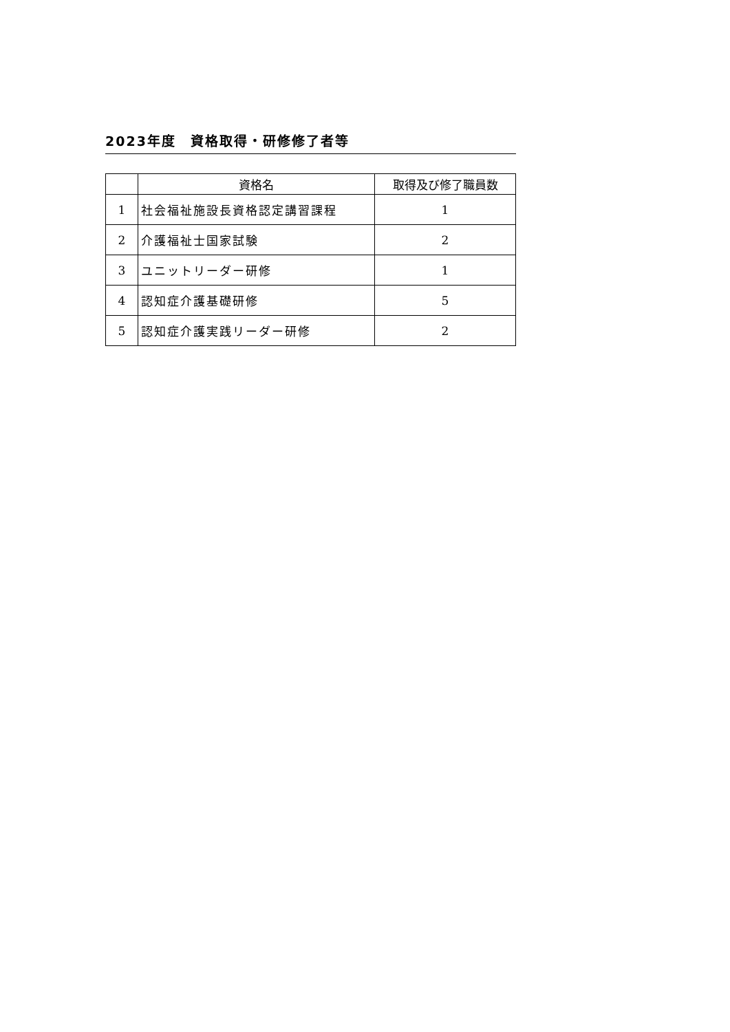2023年度　資格取得・研修修了者等
| | 資格名 | 取得及び修了職員数 |
| --- | --- | --- |
| 1 | 社会福祉施設長資格認定講習課程 | 1 |
| 2 | 介護福祉士国家試験 | 2 |
| 3 | ユニットリーダー研修 | 1 |
| 4 | 認知症介護基礎研修 | 5 |
| 5 | 認知症介護実践リーダー研修 | 2 |